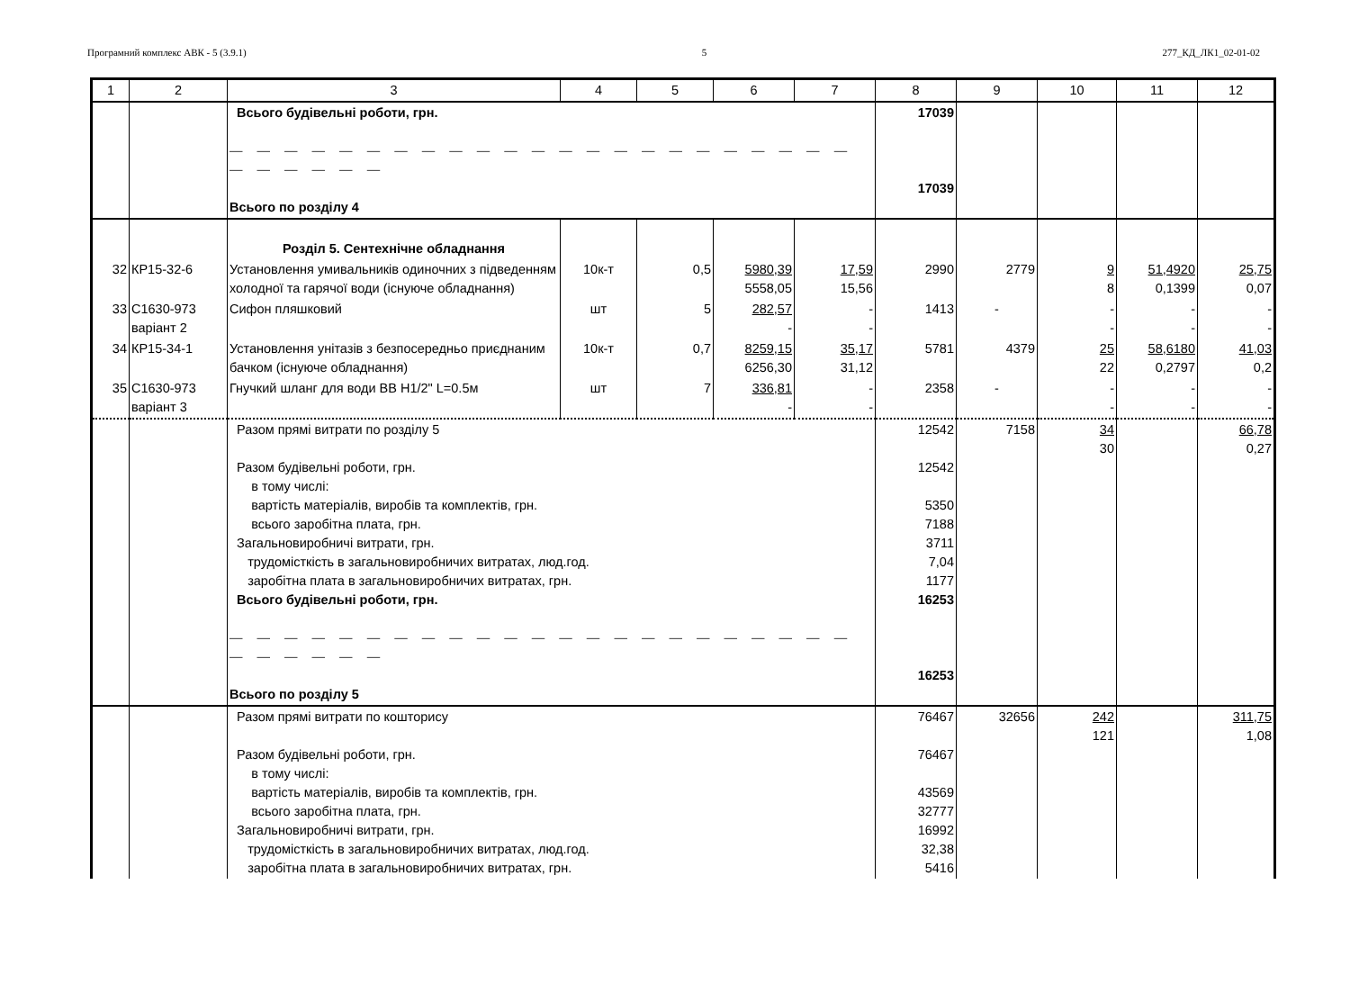Програмний комплекс АВК - 5 (3.9.1) 5 277_КД_ЛК1_02-01-02
| 1 | 2 | 3 | 4 | 5 | 6 | 7 | 8 | 9 | 10 | 11 | 12 |
| --- | --- | --- | --- | --- | --- | --- | --- | --- | --- | --- | --- |
| | | Всього будівельні роботи, грн. — — — — — — — — — — — — — — — — — — — — — — — — — — — — — Всього по розділу 4 | | | | | 17039 17039 | | | | |
| | | Розділ 5. Сентехнічне обладнання | | | | | | | | | |
| 32 | КР15-32-6 | Установлення умивальників одиночних з підведенням холодної та гарячої води (існуюче обладнання) | 10к-т | 0,5 | 5980,39 5558,05 | 17,59 15,56 | 2990 | 2779 | 9 8 | 51,4920 0,1399 | 25,75 0,07 |
| 33 | С1630-973 варіант 2 | Сифон пляшковий | шт | 5 | 282,57 - | - - | 1413 | - | - - | - - | - - |
| 34 | КР15-34-1 | Установлення унітазів з безпосередньо приєднаним бачком (існуюче обладнання) | 10к-т | 0,7 | 8259,15 6256,30 | 35,17 31,12 | 5781 | 4379 | 25 22 | 58,6180 0,2797 | 41,03 0,2 |
| 35 | С1630-973 варіант 3 | Гнучкий шланг для води ВВ H1/2" L=0.5м | шт | 7 | 336,81 - | - - | 2358 | - | - - | - - | - - |
| | | Разом прямі витрати по розділу 5 Разом будівельні роботи, грн. в тому числі: вартість матеріалів, виробів та комплектів, грн. всього заробітна плата, грн. Загальновиробничі витрати, грн. трудомісткість в загальновиробничих витратах, люд.год. заробітна плата в загальновиробничих витратах, грн. Всього будівельні роботи, грн. — — — — — — — — — — — — — — — — — — — — — — — — — — — — — Всього по розділу 5 | | | | | 12542 12542 5350 7188 3711 7,04 1177 16253 16253 | 7158 | 34 30 | | 66,78 0,27 |
| | | Разом прямі витрати по кошторису Разом будівельні роботи, грн. в тому числі: вартість матеріалів, виробів та комплектів, грн. всього заробітна плата, грн. Загальновиробничі витрати, грн. трудомісткість в загальновиробничих витратах, люд.год. заробітна плата в загальновиробничих витратах, грн. | | | | | 76467 76467 43569 32777 16992 32,38 5416 | 32656 | 242 121 | | 311,75 1,08 |